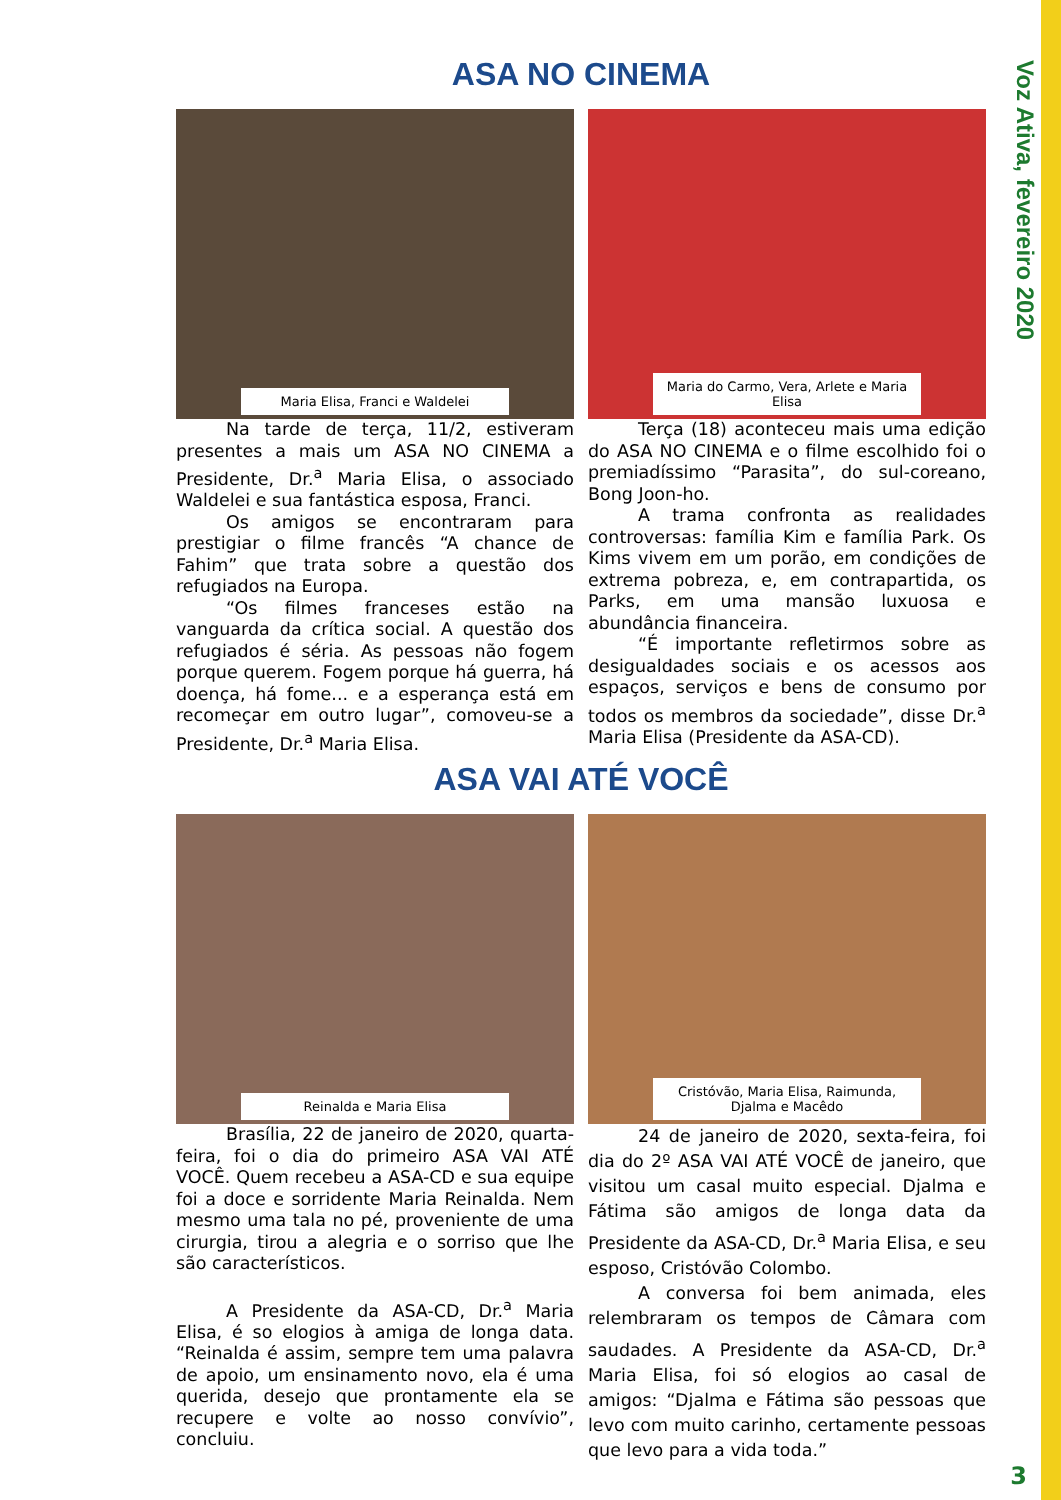Voz Ativa, fevereiro 2020
ASA NO CINEMA
Maria Elisa, Franci e Waldelei
Na tarde de terça, 11/2, estiveram presentes a mais um ASA NO CINEMA a Presidente, Dr.<sup>a</sup> Maria Elisa, o associado Waldelei e sua fantástica esposa, Franci.
Os amigos se encontraram para prestigiar o filme francês “A chance de Fahim” que trata sobre a questão dos refugiados na Europa.
“Os filmes franceses estão na vanguarda da crítica social. A questão dos refugiados é séria. As pessoas não fogem porque querem. Fogem porque há guerra, há doença, há fome... e a esperança está em recomeçar em outro lugar”, comoveu-se a Presidente, Dr.<sup>a</sup> Maria Elisa.
Maria do Carmo, Vera, Arlete e Maria Elisa
Terça (18) aconteceu mais uma edição do ASA NO CINEMA e o filme escolhido foi o premiadíssimo “Parasita”, do sul-coreano, Bong Joon-ho.
A trama confronta as realidades controversas: família Kim e família Park. Os Kims vivem em um porão, em condições de extrema pobreza, e, em contrapartida, os Parks, em uma mansão luxuosa e abundância financeira.
“É importante refletirmos sobre as desigualdades sociais e os acessos aos espaços, serviços e bens de consumo por todos os membros da sociedade”, disse Dr.<sup>a</sup> Maria Elisa (Presidente da ASA-CD).
ASA VAI ATÉ VOCÊ
Reinalda e Maria Elisa
Brasília, 22 de janeiro de 2020, quarta-feira, foi o dia do primeiro ASA VAI ATÉ VOCÊ. Quem recebeu a ASA-CD e sua equipe foi a doce e sorridente Maria Reinalda. Nem mesmo uma tala no pé, proveniente de uma cirurgia, tirou a alegria e o sorriso que lhe são característicos.
A Presidente da ASA-CD, Dr.<sup>a</sup> Maria Elisa, é so elogios à amiga de longa data. “Reinalda é assim, sempre tem uma palavra de apoio, um ensinamento novo, ela é uma querida, desejo que prontamente ela se recupere e volte ao nosso convívio”, concluiu.
Cristóvão, Maria Elisa, Raimunda, Djalma e Macêdo
24 de janeiro de 2020, sexta-feira, foi dia do 2º ASA VAI ATÉ VOCÊ de janeiro, que visitou um casal muito especial. Djalma e Fátima são amigos de longa data da Presidente da ASA-CD, Dr.<sup>a</sup> Maria Elisa, e seu esposo, Cristóvão Colombo.
A conversa foi bem animada, eles relembraram os tempos de Câmara com saudades. A Presidente da ASA-CD, Dr.<sup>a</sup> Maria Elisa, foi só elogios ao casal de amigos: “Djalma e Fátima são pessoas que levo com muito carinho, certamente pessoas que levo para a vida toda.”
3